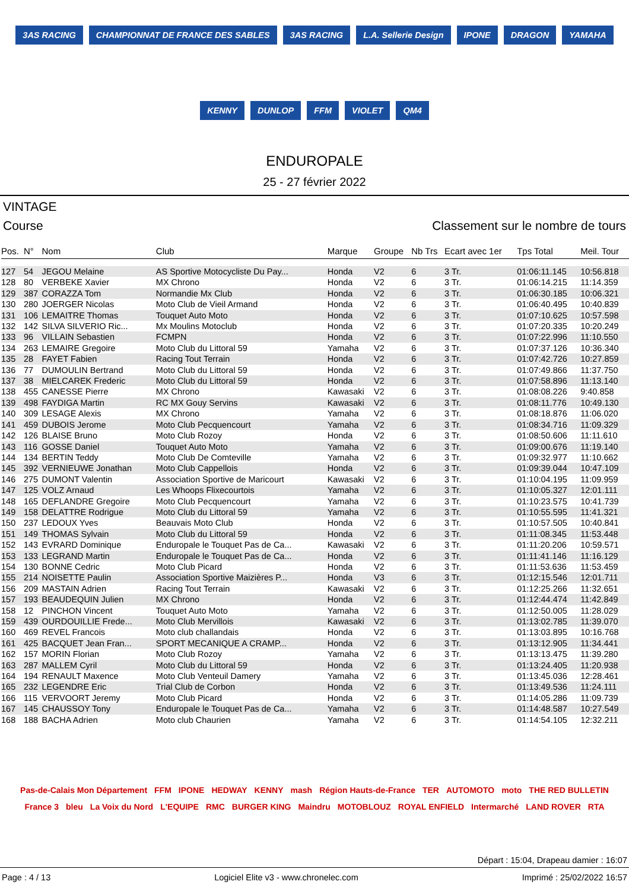3AS RACING CHAMPIONNAT DE FRANCE DES SABLES 3AS RACING L.A. Sellerie Design IPONE DRAGON YAMAHA KENNY DUNLOP FFM VIOLET QM4
ENDUROPALE
25 - 27 février 2022
VINTAGE
Course Classement sur le nombre de tours
| Pos. | N° | Nom | Club | Marque | Groupe | Nb Trs | Ecart avec 1er | Tps Total | Meil. Tour |
| --- | --- | --- | --- | --- | --- | --- | --- | --- | --- |
| 127 | 54 | JEGOU Melaine | AS Sportive Motocycliste Du Pay... | Honda | V2 | 6 | 3 Tr. | 01:06:11.145 | 10:56.818 |
| 128 | 80 | VERBEKE Xavier | MX Chrono | Honda | V2 | 6 | 3 Tr. | 01:06:14.215 | 11:14.359 |
| 129 | 387 | CORAZZA Tom | Normandie Mx Club | Honda | V2 | 6 | 3 Tr. | 01:06:30.185 | 10:06.321 |
| 130 | 280 | JOERGER Nicolas | Moto Club de Vieil Armand | Honda | V2 | 6 | 3 Tr. | 01:06:40.495 | 10:40.839 |
| 131 | 106 | LEMAITRE Thomas | Touquet Auto Moto | Honda | V2 | 6 | 3 Tr. | 01:07:10.625 | 10:57.598 |
| 132 | 142 | SILVA SILVERIO Ric... | Mx Moulins Motoclub | Honda | V2 | 6 | 3 Tr. | 01:07:20.335 | 10:20.249 |
| 133 | 96 | VILLAIN Sebastien | FCMPN | Honda | V2 | 6 | 3 Tr. | 01:07:22.996 | 11:10.550 |
| 134 | 263 | LEMAIRE Gregoire | Moto Club du Littoral 59 | Yamaha | V2 | 6 | 3 Tr. | 01:07:37.126 | 10:36.340 |
| 135 | 28 | FAYET Fabien | Racing Tout Terrain | Honda | V2 | 6 | 3 Tr. | 01:07:42.726 | 10:27.859 |
| 136 | 77 | DUMOULIN Bertrand | Moto Club du Littoral 59 | Honda | V2 | 6 | 3 Tr. | 01:07:49.866 | 11:37.750 |
| 137 | 38 | MIELCAREK Frederic | Moto Club du Littoral 59 | Honda | V2 | 6 | 3 Tr. | 01:07:58.896 | 11:13.140 |
| 138 | 455 | CANESSE Pierre | MX Chrono | Kawasaki | V2 | 6 | 3 Tr. | 01:08:08.226 | 9:40.858 |
| 139 | 498 | FAYDIGA Martin | RC MX Gouy Servins | Kawasaki | V2 | 6 | 3 Tr. | 01:08:11.776 | 10:49.130 |
| 140 | 309 | LESAGE Alexis | MX Chrono | Yamaha | V2 | 6 | 3 Tr. | 01:08:18.876 | 11:06.020 |
| 141 | 459 | DUBOIS Jerome | Moto Club Pecquencourt | Yamaha | V2 | 6 | 3 Tr. | 01:08:34.716 | 11:09.329 |
| 142 | 126 | BLAISE Bruno | Moto Club Rozoy | Honda | V2 | 6 | 3 Tr. | 01:08:50.606 | 11:11.610 |
| 143 | 116 | GOSSE Daniel | Touquet Auto Moto | Yamaha | V2 | 6 | 3 Tr. | 01:09:00.676 | 11:19.140 |
| 144 | 134 | BERTIN Teddy | Moto Club De Comteville | Yamaha | V2 | 6 | 3 Tr. | 01:09:32.977 | 11:10.662 |
| 145 | 392 | VERNIEUWE Jonathan | Moto Club Cappellois | Honda | V2 | 6 | 3 Tr. | 01:09:39.044 | 10:47.109 |
| 146 | 275 | DUMONT Valentin | Association Sportive de Maricourt | Kawasaki | V2 | 6 | 3 Tr. | 01:10:04.195 | 11:09.959 |
| 147 | 125 | VOLZ Arnaud | Les Whoops Flixecourtois | Yamaha | V2 | 6 | 3 Tr. | 01:10:05.327 | 12:01.111 |
| 148 | 165 | DEFLANDRE Gregoire | Moto Club Pecquencourt | Yamaha | V2 | 6 | 3 Tr. | 01:10:23.575 | 10:41.739 |
| 149 | 158 | DELATTRE Rodrigue | Moto Club du Littoral 59 | Yamaha | V2 | 6 | 3 Tr. | 01:10:55.595 | 11:41.321 |
| 150 | 237 | LEDOUX Yves | Beauvais Moto Club | Honda | V2 | 6 | 3 Tr. | 01:10:57.505 | 10:40.841 |
| 151 | 149 | THOMAS Sylvain | Moto Club du Littoral 59 | Honda | V2 | 6 | 3 Tr. | 01:11:08.345 | 11:53.448 |
| 152 | 143 | EVRARD Dominique | Enduropale le Touquet Pas de Ca... | Kawasaki | V2 | 6 | 3 Tr. | 01:11:20.206 | 10:59.571 |
| 153 | 133 | LEGRAND Martin | Enduropale le Touquet Pas de Ca... | Honda | V2 | 6 | 3 Tr. | 01:11:41.146 | 11:16.129 |
| 154 | 130 | BONNE Cedric | Moto Club Picard | Honda | V2 | 6 | 3 Tr. | 01:11:53.636 | 11:53.459 |
| 155 | 214 | NOISETTE Paulin | Association Sportive Maizières P... | Honda | V3 | 6 | 3 Tr. | 01:12:15.546 | 12:01.711 |
| 156 | 209 | MASTAIN Adrien | Racing Tout Terrain | Kawasaki | V2 | 6 | 3 Tr. | 01:12:25.266 | 11:32.651 |
| 157 | 193 | BEAUDEQUIN Julien | MX Chrono | Honda | V2 | 6 | 3 Tr. | 01:12:44.474 | 11:42.849 |
| 158 | 12 | PINCHON Vincent | Touquet Auto Moto | Yamaha | V2 | 6 | 3 Tr. | 01:12:50.005 | 11:28.029 |
| 159 | 439 | OURDOUILLIE Frede... | Moto Club Mervillois | Kawasaki | V2 | 6 | 3 Tr. | 01:13:02.785 | 11:39.070 |
| 160 | 469 | REVEL Francois | Moto club challandais | Honda | V2 | 6 | 3 Tr. | 01:13:03.895 | 10:16.768 |
| 161 | 425 | BACQUET Jean Fran... | SPORT MECANIQUE A CRAMP... | Honda | V2 | 6 | 3 Tr. | 01:13:12.905 | 11:34.441 |
| 162 | 157 | MORIN Florian | Moto Club Rozoy | Yamaha | V2 | 6 | 3 Tr. | 01:13:13.475 | 11:39.280 |
| 163 | 287 | MALLEM Cyril | Moto Club du Littoral 59 | Honda | V2 | 6 | 3 Tr. | 01:13:24.405 | 11:20.938 |
| 164 | 194 | RENAULT Maxence | Moto Club Venteuil Damery | Yamaha | V2 | 6 | 3 Tr. | 01:13:45.036 | 12:28.461 |
| 165 | 232 | LEGENDRE Eric | Trial Club de Corbon | Honda | V2 | 6 | 3 Tr. | 01:13:49.536 | 11:24.111 |
| 166 | 115 | VERVOORT Jeremy | Moto Club Picard | Honda | V2 | 6 | 3 Tr. | 01:14:05.286 | 11:09.739 |
| 167 | 145 | CHAUSSOY Tony | Enduropale le Touquet Pas de Ca... | Yamaha | V2 | 6 | 3 Tr. | 01:14:48.587 | 10:27.549 |
| 168 | 188 | BACHA Adrien | Moto club Chaurien | Yamaha | V2 | 6 | 3 Tr. | 01:14:54.105 | 12:32.211 |
Pas-de-Calais Mon Département FFM IPONE HEDWAY KENNY mash Région Hauts-de-France TER AUTOMOTO moto THE RED BULLETIN France 3 bleu La Voix du Nord L'EQUIPE RMC BURGER KING Maindru MOTOBLOUZ ROYAL ENFIELD Intermarché LAND ROVER RTA
Départ : 15:04, Drapeau damier : 16:07
Page : 4 / 13 Logiciel Elite v3 - www.chronelec.com Imprimé : 25/02/2022 16:57